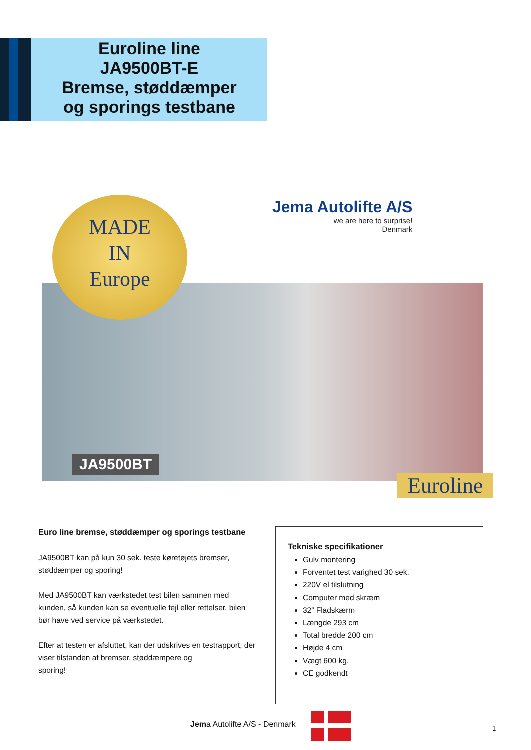Euroline line
JA9500BT-E
Bremse, støddæmper
og sporings testbane
MADE
IN
Europe
Jema Autolifte A/S
we are here to surprise!
Denmark
JA9500BT
Euroline
Euro line bremse, støddæmper og sporings testbane
JA9500BT kan på kun 30 sek. teste køretøjets bremser, støddæmper og sporing!
Med JA9500BT kan værkstedet test bilen sammen med kunden, så kunden kan se eventuelle fejl eller rettelser, bilen bør have ved service på værkstedet.
Efter at testen er afsluttet, kan der udskrives en testrapport, der viser tilstanden af bremser, støddæmpere og
sporing!
Tekniske specifikationer
Gulv montering
Forventet test varighed 30 sek.
220V el tilslutning
Computer med skræm
32” Fladskærm
Længde 293 cm
Total bredde 200 cm
Højde 4 cm
Vægt 600 kg.
CE godkendt
Jema Autolifte A/S - Denmark 1